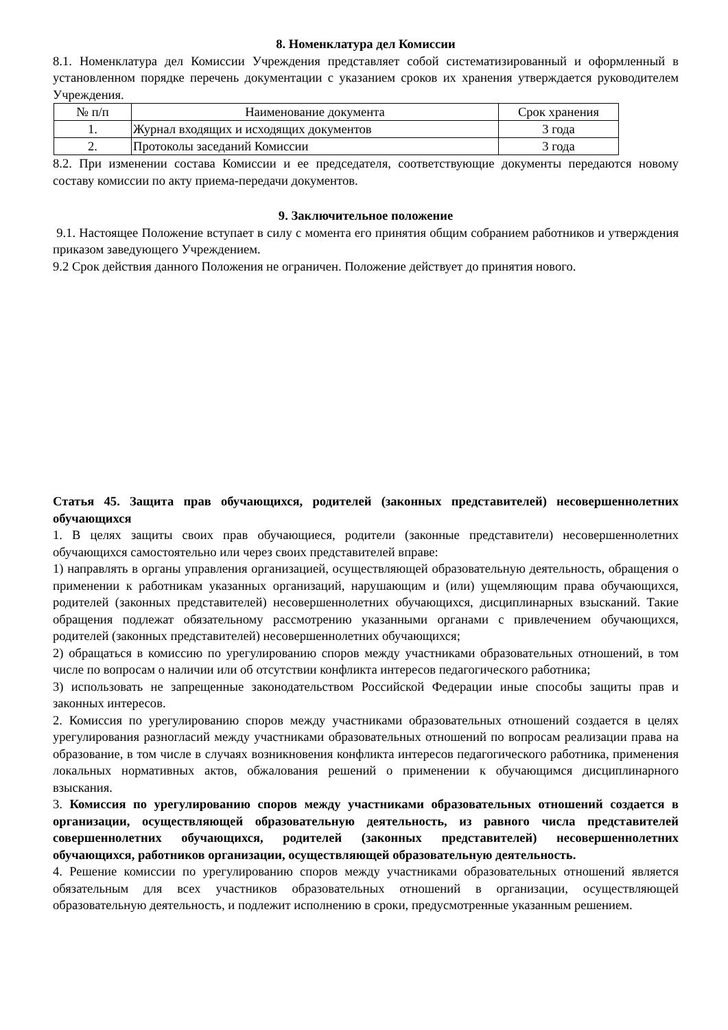8. Номенклатура дел Комиссии
8.1. Номенклатура дел Комиссии Учреждения представляет собой систематизированный и оформленный в установленном порядке перечень документации с указанием сроков их хранения утверждается руководителем Учреждения.
| № п/п | Наименование документа | Срок хранения |
| 1. | Журнал входящих и исходящих документов | 3 года |
| 2. | Протоколы заседаний Комиссии | 3 года |
8.2. При изменении состава Комиссии и ее председателя, соответствующие документы передаются новому составу комиссии по акту приема-передачи документов.
9. Заключительное положение
9.1. Настоящее Положение вступает в силу с момента его принятия общим собранием работников и утверждения приказом заведующего Учреждением.
9.2 Срок действия данного Положения не ограничен. Положение действует до принятия нового.
Статья 45. Защита прав обучающихся, родителей (законных представителей) несовершеннолетних обучающихся
1. В целях защиты своих прав обучающиеся, родители (законные представители) несовершеннолетних обучающихся самостоятельно или через своих представителей вправе:
1) направлять в органы управления организацией, осуществляющей образовательную деятельность, обращения о применении к работникам указанных организаций, нарушающим и (или) ущемляющим права обучающихся, родителей (законных представителей) несовершеннолетних обучающихся, дисциплинарных взысканий. Такие обращения подлежат обязательному рассмотрению указанными органами с привлечением обучающихся, родителей (законных представителей) несовершеннолетних обучающихся;
2) обращаться в комиссию по урегулированию споров между участниками образовательных отношений, в том числе по вопросам о наличии или об отсутствии конфликта интересов педагогического работника;
3) использовать не запрещенные законодательством Российской Федерации иные способы защиты прав и законных интересов.
2. Комиссия по урегулированию споров между участниками образовательных отношений создается в целях урегулирования разногласий между участниками образовательных отношений по вопросам реализации права на образование, в том числе в случаях возникновения конфликта интересов педагогического работника, применения локальных нормативных актов, обжалования решений о применении к обучающимся дисциплинарного взыскания.
3. Комиссия по урегулированию споров между участниками образовательных отношений создается в организации, осуществляющей образовательную деятельность, из равного числа представителей совершеннолетних обучающихся, родителей (законных представителей) несовершеннолетних обучающихся, работников организации, осуществляющей образовательную деятельность.
4. Решение комиссии по урегулированию споров между участниками образовательных отношений является обязательным для всех участников образовательных отношений в организации, осуществляющей образовательную деятельность, и подлежит исполнению в сроки, предусмотренные указанным решением.